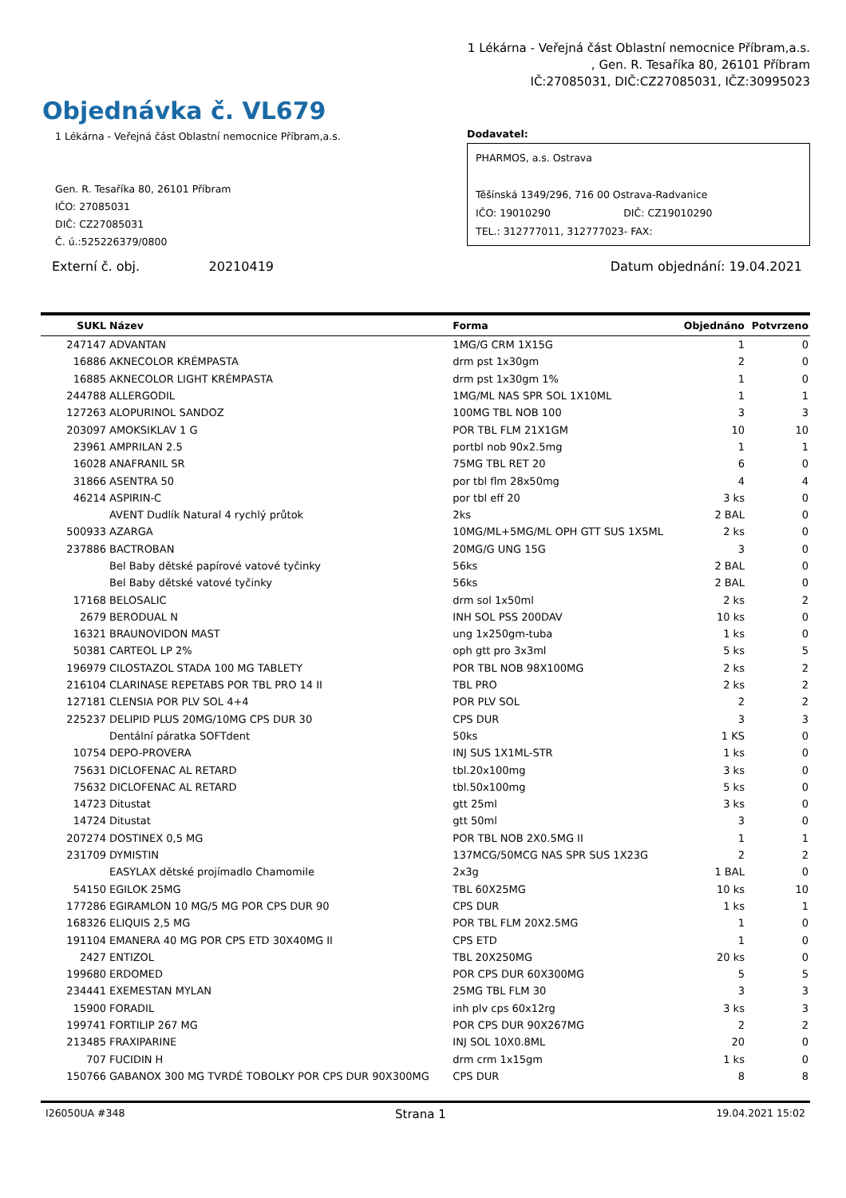1 Lékárna - Veřejná část Oblastní nemocnice Příbram,a.s.
, Gen. R. Tesaříka 80, 26101 Příbram
IČ:27085031, DIČ:CZ27085031, IČZ:30995023
Objednávka č. VL679
1 Lékárna - Veřejná část Oblastní nemocnice Příbram,a.s.
Gen. R. Tesaříka 80, 26101 Příbram
IČO: 27085031
DIČ: CZ27085031
Č. ú.:525226379/0800
Dodavatel:
PHARMOS, a.s. Ostrava
Těšínská 1349/296, 716 00 Ostrava-Radvanice
IČO: 19010290 DIČ: CZ19010290
TEL.: 312777011, 312777023- FAX:
Externí č. obj. 20210419 Datum objednání: 19.04.2021
| SUKL | Název | Forma | Objednáno | Potvrzeno |
| --- | --- | --- | --- | --- |
| 247147 | ADVANTAN | 1MG/G CRM 1X15G | 1 | 0 |
| 16886 | AKNECOLOR KRÉMPASTA | drm pst 1x30gm | 2 | 0 |
| 16885 | AKNECOLOR LIGHT KRÉMPASTA | drm pst 1x30gm 1% | 1 | 0 |
| 244788 | ALLERGODIL | 1MG/ML NAS SPR SOL 1X10ML | 1 | 1 |
| 127263 | ALOPURINOL SANDOZ | 100MG TBL NOB 100 | 3 | 3 |
| 203097 | AMOKSIKLAV 1 G | POR TBL FLM 21X1GM | 10 | 10 |
| 23961 | AMPRILAN 2.5 | portbl nob 90x2.5mg | 1 | 1 |
| 16028 | ANAFRANIL SR | 75MG TBL RET 20 | 6 | 0 |
| 31866 | ASENTRA 50 | por tbl flm 28x50mg | 4 | 4 |
| 46214 | ASPIRIN-C | por tbl eff 20 | 3 ks | 0 |
| | AVENT Dudlík Natural 4 rychlý průtok | 2ks | 2 BAL | 0 |
| 500933 | AZARGA | 10MG/ML+5MG/ML OPH GTT SUS 1X5ML | 2 ks | 0 |
| 237886 | BACTROBAN | 20MG/G UNG 15G | 3 | 0 |
| | Bel Baby dětské papírové vatové tyčinky | 56ks | 2 BAL | 0 |
| | Bel Baby dětské vatové tyčinky | 56ks | 2 BAL | 0 |
| 17168 | BELOSALIC | drm sol 1x50ml | 2 ks | 2 |
| 2679 | BERODUAL N | INH SOL PSS 200DAV | 10 ks | 0 |
| 16321 | BRAUNOVIDON MAST | ung 1x250gm-tuba | 1 ks | 0 |
| 50381 | CARTEOL LP 2% | oph gtt pro 3x3ml | 5 ks | 5 |
| 196979 | CILOSTAZOL STADA 100 MG TABLETY | POR TBL NOB 98X100MG | 2 ks | 2 |
| 216104 | CLARINASE REPETABS POR TBL PRO 14 II | TBL PRO | 2 ks | 2 |
| 127181 | CLENSIA POR PLV SOL 4+4 | POR PLV SOL | 2 | 2 |
| 225237 | DELIPID PLUS 20MG/10MG CPS DUR 30 | CPS DUR | 3 | 3 |
| | Dentální páratka SOFTdent | 50ks | 1 KS | 0 |
| 10754 | DEPO-PROVERA | INJ SUS 1X1ML-STR | 1 ks | 0 |
| 75631 | DICLOFENAC AL RETARD | tbl.20x100mg | 3 ks | 0 |
| 75632 | DICLOFENAC AL RETARD | tbl.50x100mg | 5 ks | 0 |
| 14723 | Ditustat | gtt 25ml | 3 ks | 0 |
| 14724 | Ditustat | gtt 50ml | 3 | 0 |
| 207274 | DOSTINEX 0,5 MG | POR TBL NOB 2X0.5MG II | 1 | 1 |
| 231709 | DYMISTIN | 137MCG/50MCG NAS SPR SUS 1X23G | 2 | 2 |
| | EASYLAX dětské projímadlo Chamomile | 2x3g | 1 BAL | 0 |
| 54150 | EGILOK 25MG | TBL 60X25MG | 10 ks | 10 |
| 177286 | EGIRAMLON 10 MG/5 MG POR CPS DUR 90 | CPS DUR | 1 ks | 1 |
| 168326 | ELIQUIS 2,5 MG | POR TBL FLM 20X2.5MG | 1 | 0 |
| 191104 | EMANERA 40 MG POR CPS ETD 30X40MG II | CPS ETD | 1 | 0 |
| 2427 | ENTIZOL | TBL 20X250MG | 20 ks | 0 |
| 199680 | ERDOMED | POR CPS DUR 60X300MG | 5 | 5 |
| 234441 | EXEMESTAN MYLAN | 25MG TBL FLM 30 | 3 | 3 |
| 15900 | FORADIL | inh plv cps 60x12rg | 3 ks | 3 |
| 199741 | FORTILIP 267 MG | POR CPS DUR 90X267MG | 2 | 2 |
| 213485 | FRAXIPARINE | INJ SOL 10X0.8ML | 20 | 0 |
| 707 | FUCIDIN H | drm crm 1x15gm | 1 ks | 0 |
| 150766 | GABANOX 300 MG TVRDÉ TOBOLKY POR CPS DUR 90X300MG | CPS DUR | 8 | 8 |
I26050UA #348 Strana 1 19.04.2021 15:02